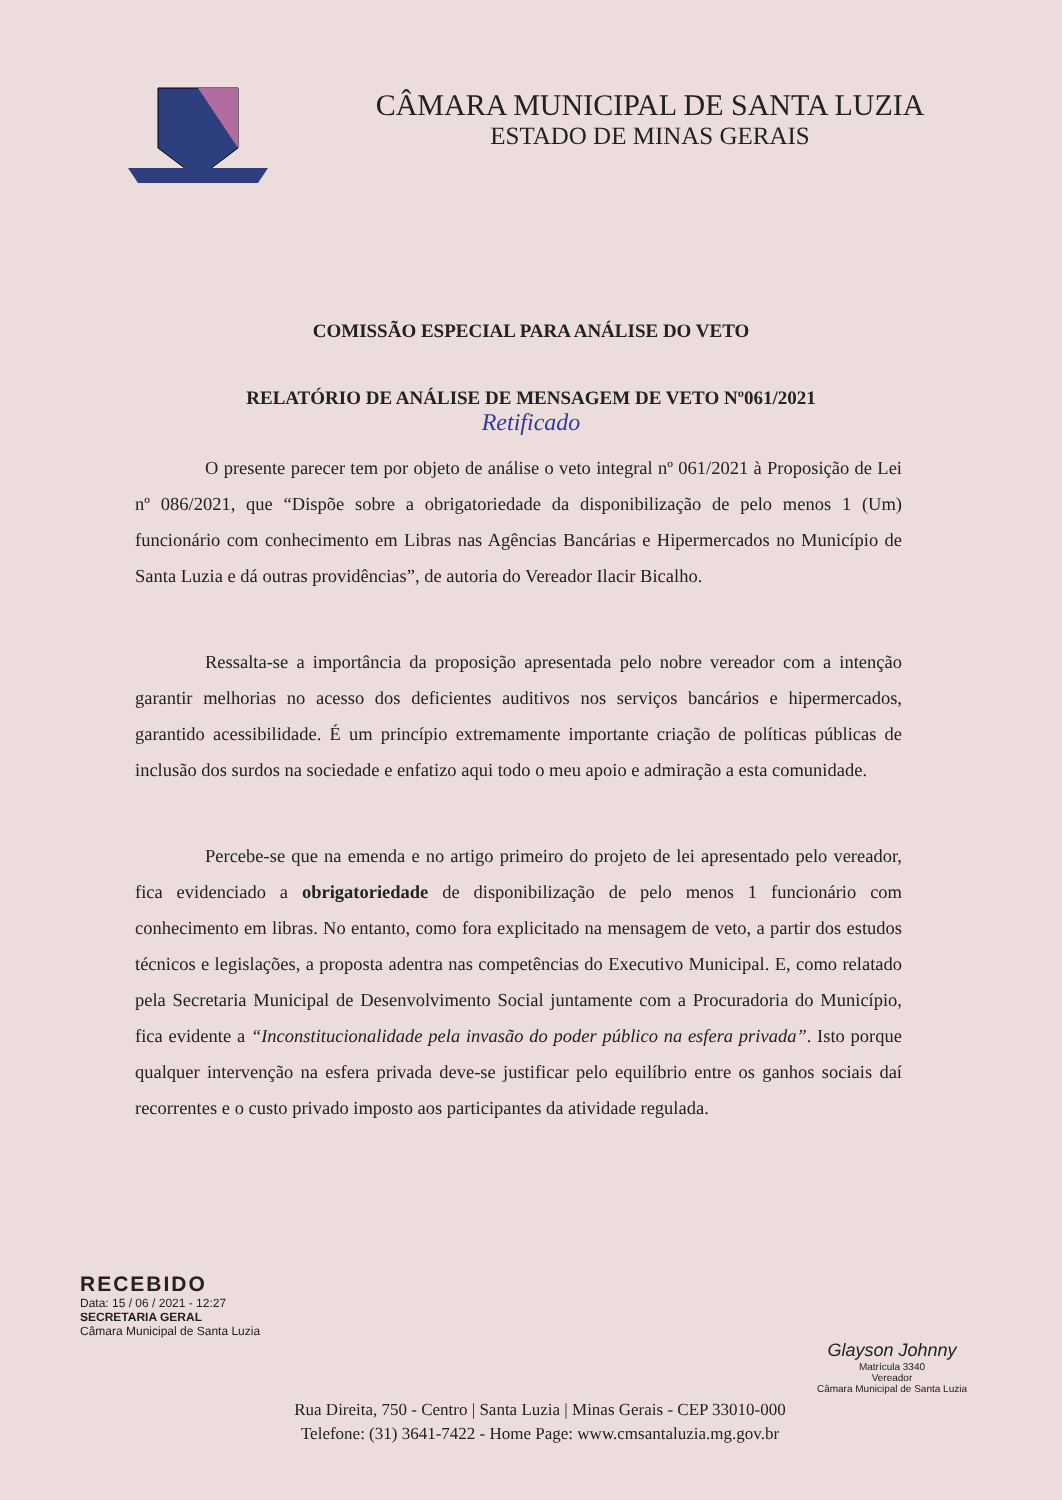CÂMARA MUNICIPAL DE SANTA LUZIA
ESTADO DE MINAS GERAIS
COMISSÃO ESPECIAL PARA ANÁLISE DO VETO
RELATÓRIO DE ANÁLISE DE MENSAGEM DE VETO Nº061/2021
Retificado
O presente parecer tem por objeto de análise o veto integral nº 061/2021 à Proposição de Lei nº 086/2021, que “Dispõe sobre a obrigatoriedade da disponibilização de pelo menos 1 (Um) funcionário com conhecimento em Libras nas Agências Bancárias e Hipermercados no Município de Santa Luzia e dá outras providências”, de autoria do Vereador Ilacir Bicalho.
Ressalta-se a importância da proposição apresentada pelo nobre vereador com a intenção garantir melhorias no acesso dos deficientes auditivos nos serviços bancários e hipermercados, garantido acessibilidade. É um princípio extremamente importante criação de políticas públicas de inclusão dos surdos na sociedade e enfatizo aqui todo o meu apoio e admiração a esta comunidade.
Percebe-se que na emenda e no artigo primeiro do projeto de lei apresentado pelo vereador, fica evidenciado a obrigatoriedade de disponibilização de pelo menos 1 funcionário com conhecimento em libras. No entanto, como fora explicitado na mensagem de veto, a partir dos estudos técnicos e legislações, a proposta adentra nas competências do Executivo Municipal. E, como relatado pela Secretaria Municipal de Desenvolvimento Social juntamente com a Procuradoria do Município, fica evidente a “Inconstitucionalidade pela invasão do poder público na esfera privada”. Isto porque qualquer intervenção na esfera privada deve-se justificar pelo equilíbrio entre os ganhos sociais daí recorrentes e o custo privado imposto aos participantes da atividade regulada.
RECEBIDO
Data: 15 / 06 / 2021 - 12:27
SECRETARIA GERAL
Câmara Municipal de Santa Luzia
Glayson Johnny
Matrícula 3340
Vereador
Câmara Municipal de Santa Luzia
Rua Direita, 750 - Centro | Santa Luzia | Minas Gerais - CEP 33010-000
Telefone: (31) 3641-7422 - Home Page: www.cmsantaluzia.mg.gov.br